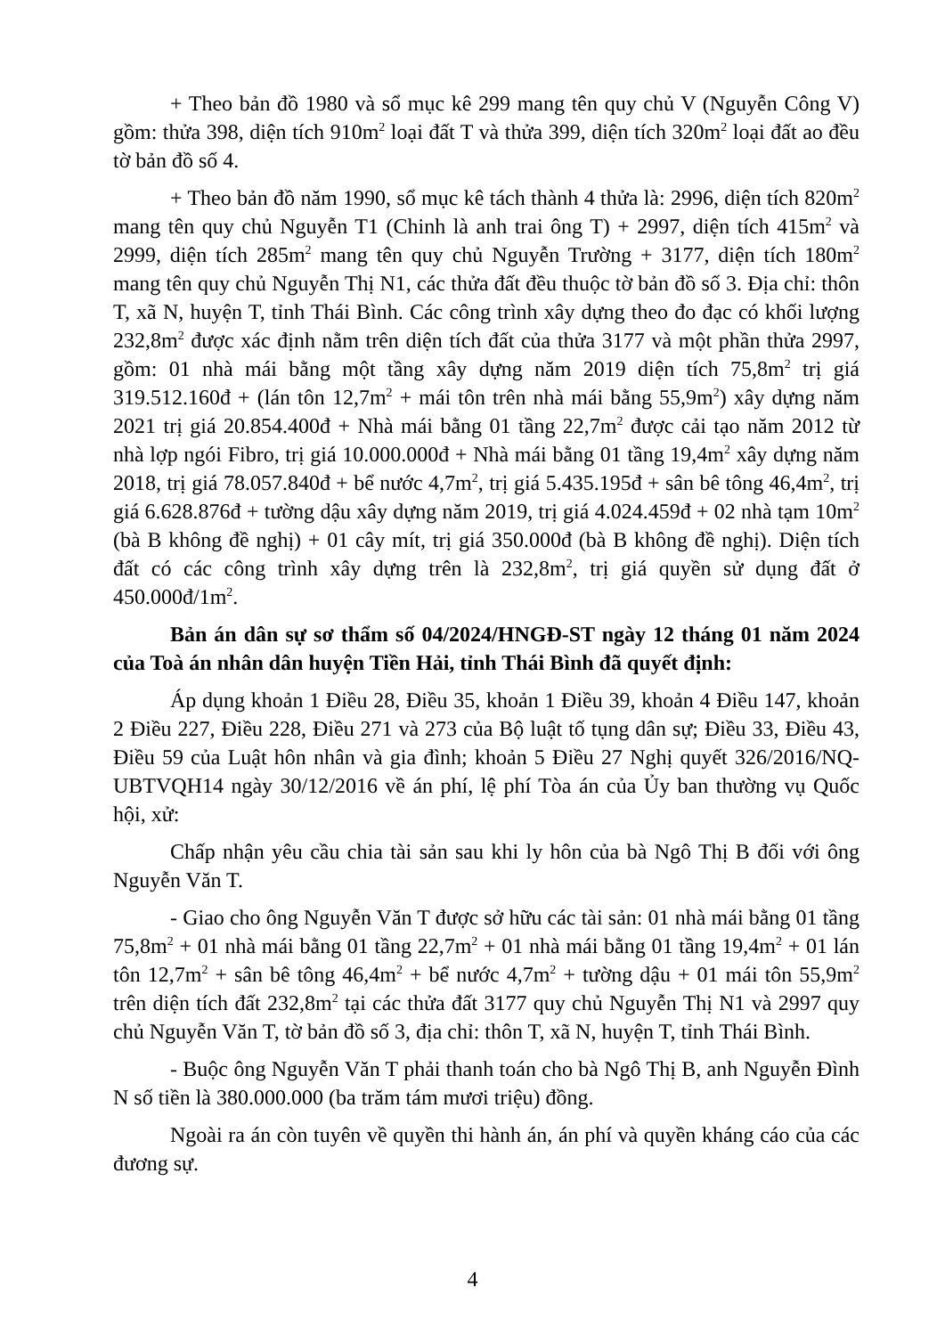+ Theo bản đồ 1980 và sổ mục kê 299 mang tên quy chủ V (Nguyễn Công V) gồm: thửa 398, diện tích 910m<sup>2</sup> loại đất T và thửa 399, diện tích 320m<sup>2</sup> loại đất ao đều tờ bản đồ số 4.
+ Theo bản đồ năm 1990, sổ mục kê tách thành 4 thửa là: 2996, diện tích 820m<sup>2</sup> mang tên quy chủ Nguyễn T1 (Chinh là anh trai ông T) + 2997, diện tích 415m<sup>2</sup> và 2999, diện tích 285m<sup>2</sup> mang tên quy chủ Nguyễn Trường + 3177, diện tích 180m<sup>2</sup> mang tên quy chủ Nguyễn Thị N1, các thửa đất đều thuộc tờ bản đồ số 3. Địa chỉ: thôn T, xã N, huyện T, tỉnh Thái Bình. Các công trình xây dựng theo đo đạc có khối lượng 232,8m<sup>2</sup> được xác định nằm trên diện tích đất của thửa 3177 và một phần thửa 2997, gồm: 01 nhà mái bằng một tầng xây dựng năm 2019 diện tích 75,8m<sup>2</sup> trị giá 319.512.160đ + (lán tôn 12,7m<sup>2</sup> + mái tôn trên nhà mái bằng 55,9m<sup>2</sup>) xây dựng năm 2021 trị giá 20.854.400đ + Nhà mái bằng 01 tầng 22,7m<sup>2</sup> được cải tạo năm 2012 từ nhà lợp ngói Fibro, trị giá 10.000.000đ + Nhà mái bằng 01 tầng 19,4m<sup>2</sup> xây dựng năm 2018, trị giá 78.057.840đ + bể nước 4,7m<sup>2</sup>, trị giá 5.435.195đ + sân bê tông 46,4m<sup>2</sup>, trị giá 6.628.876đ + tường dậu xây dựng năm 2019, trị giá 4.024.459đ + 02 nhà tạm 10m<sup>2</sup> (bà B không đề nghị) + 01 cây mít, trị giá 350.000đ (bà B không đề nghị). Diện tích đất có các công trình xây dựng trên là 232,8m<sup>2</sup>, trị giá quyền sử dụng đất ở 450.000đ/1m<sup>2</sup>.
Bản án dân sự sơ thẩm số 04/2024/HNGĐ-ST ngày 12 tháng 01 năm 2024 của Toà án nhân dân huyện Tiền Hải, tỉnh Thái Bình đã quyết định:
Áp dụng khoản 1 Điều 28, Điều 35, khoản 1 Điều 39, khoản 4 Điều 147, khoản 2 Điều 227, Điều 228, Điều 271 và 273 của Bộ luật tố tụng dân sự; Điều 33, Điều 43, Điều 59 của Luật hôn nhân và gia đình; khoản 5 Điều 27 Nghị quyết 326/2016/NQ-UBTVQH14 ngày 30/12/2016 về án phí, lệ phí Tòa án của Ủy ban thường vụ Quốc hội, xử:
Chấp nhận yêu cầu chia tài sản sau khi ly hôn của bà Ngô Thị B đối với ông Nguyễn Văn T.
- Giao cho ông Nguyễn Văn T được sở hữu các tài sản: 01 nhà mái bằng 01 tầng 75,8m<sup>2</sup> + 01 nhà mái bằng 01 tầng 22,7m<sup>2</sup> + 01 nhà mái bằng 01 tầng 19,4m<sup>2</sup> + 01 lán tôn 12,7m<sup>2</sup> + sân bê tông 46,4m<sup>2</sup> + bể nước 4,7m<sup>2</sup> + tường dậu + 01 mái tôn 55,9m<sup>2</sup> trên diện tích đất 232,8m<sup>2</sup> tại các thửa đất 3177 quy chủ Nguyễn Thị N1 và 2997 quy chủ Nguyễn Văn T, tờ bản đồ số 3, địa chỉ: thôn T, xã N, huyện T, tỉnh Thái Bình.
- Buộc ông Nguyễn Văn T phải thanh toán cho bà Ngô Thị B, anh Nguyễn Đình N số tiền là 380.000.000 (ba trăm tám mươi triệu) đồng.
Ngoài ra án còn tuyên về quyền thi hành án, án phí và quyền kháng cáo của các đương sự.
4